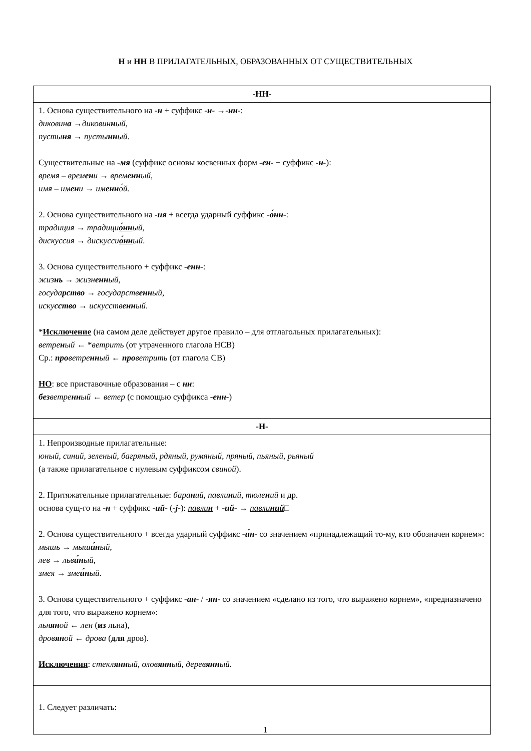Н и НН В ПРИЛАГАТЕЛЬНЫХ, ОБРАЗОВАННЫХ ОТ СУЩЕСТВИТЕЛЬНЫХ
| -НН- |
| --- |
| 1. Основа существительного на - н + суффикс - н - →- нн -: диковин а →диковин н ый , пусты ня → пусты нн ый . Существительные на - мя (суффикс основы косвенных форм -ен- + суффикс -н- ): время – врем ен и → врем енн ый , имя – им ен и → им енн о́й. 2. Основа существительного на - ия + всегда ударный суффикс - о́нн -: традиция → традици о́нн ый, дискуссия → дискусси о́нн ый . 3. Основа существительного + суффикс - енн -: жиз нь → жизн енн ый , госуда рство → государств енн ый , иску сство → искусств енн ый . * Исключение (на самом деле действует другое правило – для отглагольных прилагательных): ветре н ый ← * ветрить (от утраченного глагола НСВ) Ср.: про ветре нн ый ← про ветрить (от глагола СВ) НО : все приставочные образования – с нн : без ветре нн ый ← ветер (с помощью суффикса - енн -) |
| -Н- |
| 1. Непроизводные прилагательные: юный , синий , зеленый , багряный , рдяный , румяный , пряный , пьяный , рьяный (а также прилагательное с нулевым суффиксом свиной ). 2. Притяжательные прилагательные: бара н ий , павли н ий , тюле н ий и др. основа сущ-го на - н + суффикс - ий - (- j -): павли н + - ий - → павли ний □ 2. Основа существительного + всегда ударный суффикс - и́н - со значением «принадлежащий то-му, кто обозначен корнем»: мышь → мыш и́н ый , лев → льв и́н ый , змея → зме и́н ый . 3. Основа существительного + суффикс - ан - / - ян - со значением «сделано из того, что выражено корнем», «предназначено для того, что выражено корнем»: льн ян ой ← лен ( из льна), дров ян ой ← дрова ( для дров). Исключения : стекл янн ый , олов янн ый , дерев янн ый . |
| 1. Следует различать: |
1